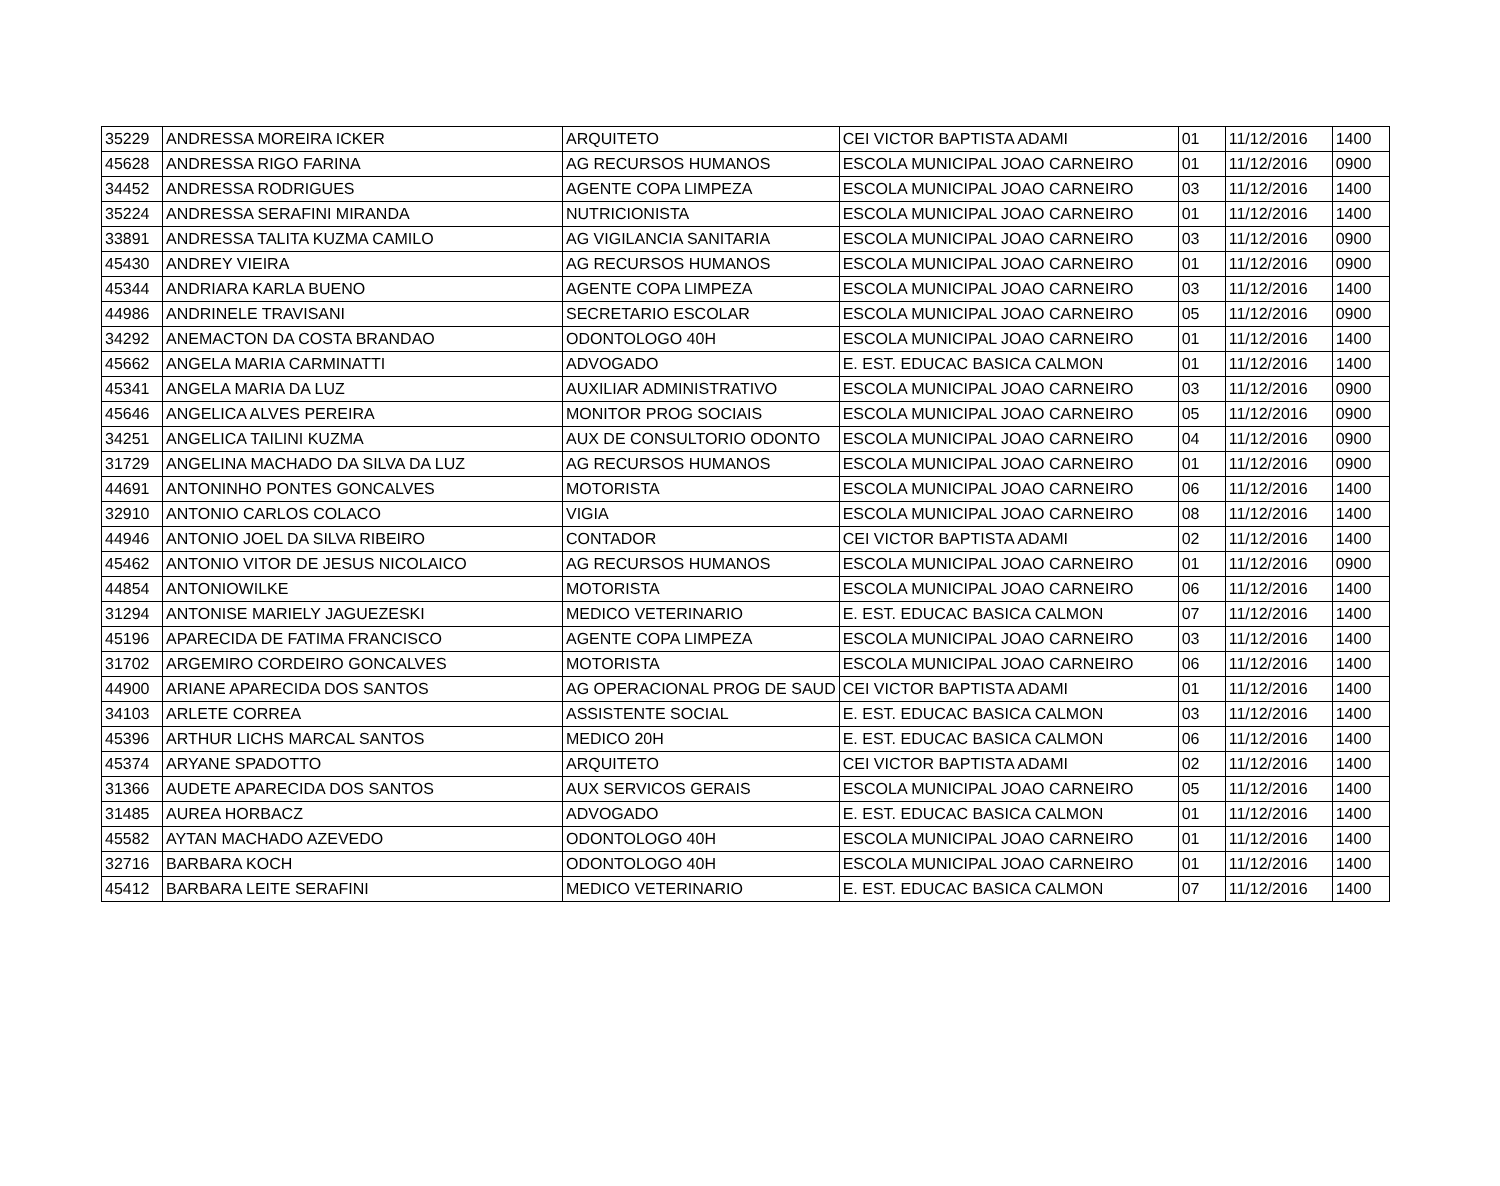| 35229 | ANDRESSA MOREIRA ICKER | ARQUITETO | CEI VICTOR BAPTISTA ADAMI | 01 | 11/12/2016 | 1400 |
| 45628 | ANDRESSA RIGO FARINA | AG RECURSOS HUMANOS | ESCOLA MUNICIPAL JOAO CARNEIRO | 01 | 11/12/2016 | 0900 |
| 34452 | ANDRESSA RODRIGUES | AGENTE COPA LIMPEZA | ESCOLA MUNICIPAL JOAO CARNEIRO | 03 | 11/12/2016 | 1400 |
| 35224 | ANDRESSA SERAFINI MIRANDA | NUTRICIONISTA | ESCOLA MUNICIPAL JOAO CARNEIRO | 01 | 11/12/2016 | 1400 |
| 33891 | ANDRESSA TALITA KUZMA CAMILO | AG VIGILANCIA SANITARIA | ESCOLA MUNICIPAL JOAO CARNEIRO | 03 | 11/12/2016 | 0900 |
| 45430 | ANDREY VIEIRA | AG RECURSOS HUMANOS | ESCOLA MUNICIPAL JOAO CARNEIRO | 01 | 11/12/2016 | 0900 |
| 45344 | ANDRIARA KARLA BUENO | AGENTE COPA LIMPEZA | ESCOLA MUNICIPAL JOAO CARNEIRO | 03 | 11/12/2016 | 1400 |
| 44986 | ANDRINELE TRAVISANI | SECRETARIO ESCOLAR | ESCOLA MUNICIPAL JOAO CARNEIRO | 05 | 11/12/2016 | 0900 |
| 34292 | ANEMACTON DA COSTA BRANDAO | ODONTOLOGO 40H | ESCOLA MUNICIPAL JOAO CARNEIRO | 01 | 11/12/2016 | 1400 |
| 45662 | ANGELA MARIA CARMINATTI | ADVOGADO | E. EST. EDUCAC BASICA CALMON | 01 | 11/12/2016 | 1400 |
| 45341 | ANGELA MARIA DA LUZ | AUXILIAR ADMINISTRATIVO | ESCOLA MUNICIPAL JOAO CARNEIRO | 03 | 11/12/2016 | 0900 |
| 45646 | ANGELICA ALVES PEREIRA | MONITOR PROG SOCIAIS | ESCOLA MUNICIPAL JOAO CARNEIRO | 05 | 11/12/2016 | 0900 |
| 34251 | ANGELICA TAILINI KUZMA | AUX DE CONSULTORIO ODONTO | ESCOLA MUNICIPAL JOAO CARNEIRO | 04 | 11/12/2016 | 0900 |
| 31729 | ANGELINA MACHADO DA SILVA DA LUZ | AG RECURSOS HUMANOS | ESCOLA MUNICIPAL JOAO CARNEIRO | 01 | 11/12/2016 | 0900 |
| 44691 | ANTONINHO PONTES GONCALVES | MOTORISTA | ESCOLA MUNICIPAL JOAO CARNEIRO | 06 | 11/12/2016 | 1400 |
| 32910 | ANTONIO CARLOS COLACO | VIGIA | ESCOLA MUNICIPAL JOAO CARNEIRO | 08 | 11/12/2016 | 1400 |
| 44946 | ANTONIO JOEL DA SILVA RIBEIRO | CONTADOR | CEI VICTOR BAPTISTA ADAMI | 02 | 11/12/2016 | 1400 |
| 45462 | ANTONIO VITOR DE JESUS NICOLAICO | AG RECURSOS HUMANOS | ESCOLA MUNICIPAL JOAO CARNEIRO | 01 | 11/12/2016 | 0900 |
| 44854 | ANTONIOWILKE | MOTORISTA | ESCOLA MUNICIPAL JOAO CARNEIRO | 06 | 11/12/2016 | 1400 |
| 31294 | ANTONISE MARIELY JAGUEZESKI | MEDICO VETERINARIO | E. EST. EDUCAC BASICA CALMON | 07 | 11/12/2016 | 1400 |
| 45196 | APARECIDA DE FATIMA FRANCISCO | AGENTE COPA LIMPEZA | ESCOLA MUNICIPAL JOAO CARNEIRO | 03 | 11/12/2016 | 1400 |
| 31702 | ARGEMIRO CORDEIRO GONCALVES | MOTORISTA | ESCOLA MUNICIPAL JOAO CARNEIRO | 06 | 11/12/2016 | 1400 |
| 44900 | ARIANE APARECIDA DOS SANTOS | AG OPERACIONAL PROG DE SAUD | CEI VICTOR BAPTISTA ADAMI | 01 | 11/12/2016 | 1400 |
| 34103 | ARLETE CORREA | ASSISTENTE SOCIAL | E. EST. EDUCAC BASICA CALMON | 03 | 11/12/2016 | 1400 |
| 45396 | ARTHUR LICHS MARCAL SANTOS | MEDICO 20H | E. EST. EDUCAC BASICA CALMON | 06 | 11/12/2016 | 1400 |
| 45374 | ARYANE SPADOTTO | ARQUITETO | CEI VICTOR BAPTISTA ADAMI | 02 | 11/12/2016 | 1400 |
| 31366 | AUDETE APARECIDA DOS SANTOS | AUX SERVICOS GERAIS | ESCOLA MUNICIPAL JOAO CARNEIRO | 05 | 11/12/2016 | 1400 |
| 31485 | AUREA HORBACZ | ADVOGADO | E. EST. EDUCAC BASICA CALMON | 01 | 11/12/2016 | 1400 |
| 45582 | AYTAN MACHADO AZEVEDO | ODONTOLOGO 40H | ESCOLA MUNICIPAL JOAO CARNEIRO | 01 | 11/12/2016 | 1400 |
| 32716 | BARBARA KOCH | ODONTOLOGO 40H | ESCOLA MUNICIPAL JOAO CARNEIRO | 01 | 11/12/2016 | 1400 |
| 45412 | BARBARA LEITE SERAFINI | MEDICO VETERINARIO | E. EST. EDUCAC BASICA CALMON | 07 | 11/12/2016 | 1400 |